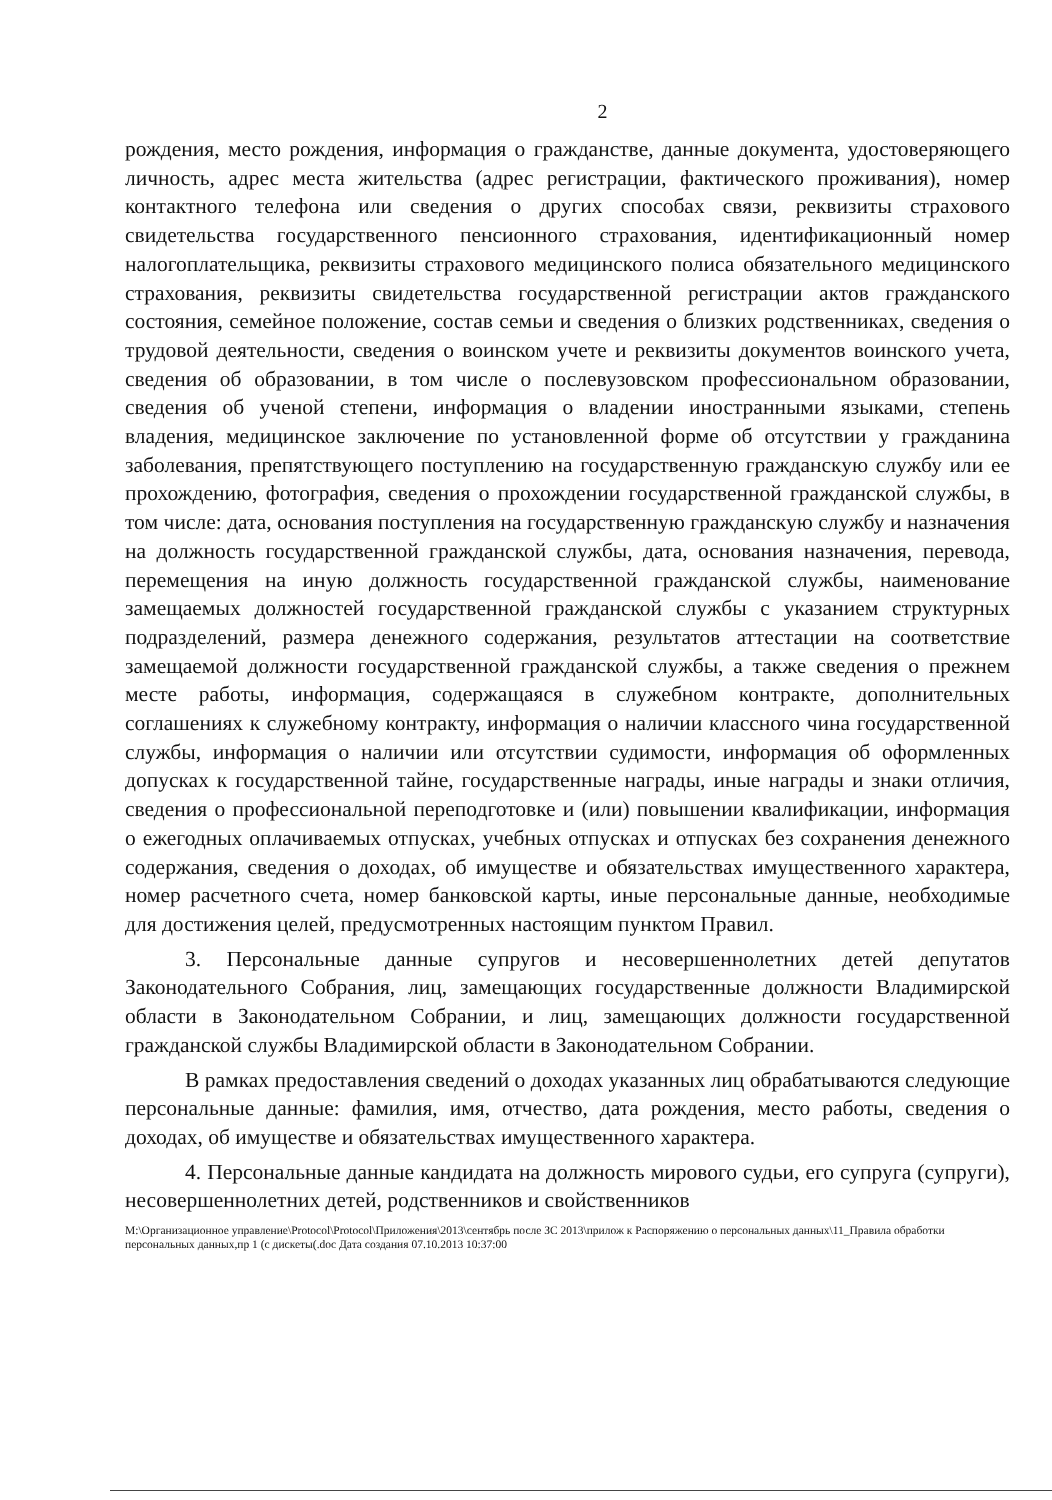2
рождения, место рождения, информация о гражданстве, данные документа, удостоверяющего личность, адрес места жительства (адрес регистрации, фактического проживания), номер контактного телефона или сведения о других способах связи, реквизиты страхового свидетельства государственного пенсионного страхования, идентификационный номер налогоплательщика, реквизиты страхового медицинского полиса обязательного медицинского страхования, реквизиты свидетельства государственной регистрации актов гражданского состояния, семейное положение, состав семьи и сведения о близких родственниках, сведения о трудовой деятельности, сведения о воинском учете и реквизиты документов воинского учета, сведения об образовании, в том числе о послевузовском профессиональном образовании, сведения об ученой степени, информация о владении иностранными языками, степень владения, медицинское заключение по установленной форме об отсутствии у гражданина заболевания, препятствующего поступлению на государственную гражданскую службу или ее прохождению, фотография, сведения о прохождении государственной гражданской службы, в том числе: дата, основания поступления на государственную гражданскую службу и назначения на должность государственной гражданской службы, дата, основания назначения, перевода, перемещения на иную должность государственной гражданской службы, наименование замещаемых должностей государственной гражданской службы с указанием структурных подразделений, размера денежного содержания, результатов аттестации на соответствие замещаемой должности государственной гражданской службы, а также сведения о прежнем месте работы, информация, содержащаяся в служебном контракте, дополнительных соглашениях к служебному контракту, информация о наличии классного чина государственной службы, информация о наличии или отсутствии судимости, информация об оформленных допусках к государственной тайне, государственные награды, иные награды и знаки отличия, сведения о профессиональной переподготовке и (или) повышении квалификации, информация о ежегодных оплачиваемых отпусках, учебных отпусках и отпусках без сохранения денежного содержания, сведения о доходах, об имуществе и обязательствах имущественного характера, номер расчетного счета, номер банковской карты, иные персональные данные, необходимые для достижения целей, предусмотренных настоящим пунктом Правил.
3. Персональные данные супругов и несовершеннолетних детей депутатов Законодательного Собрания, лиц, замещающих государственные должности Владимирской области в Законодательном Собрании, и лиц, замещающих должности государственной гражданской службы Владимирской области в Законодательном Собрании.
В рамках предоставления сведений о доходах указанных лиц обрабатываются следующие персональные данные: фамилия, имя, отчество, дата рождения, место работы, сведения о доходах, об имуществе и обязательствах имущественного характера.
4. Персональные данные кандидата на должность мирового судьи, его супруга (супруги), несовершеннолетних детей, родственников и свойственников
M:\Организационное управление\Protocol\Protocol\Приложения\2013\сентябрь после ЗС 2013\прилож к Распоряжению о персональных данных\11_Правила обработки персональных данных,пр 1 (с дискеты(.doc Дата создания 07.10.2013 10:37:00